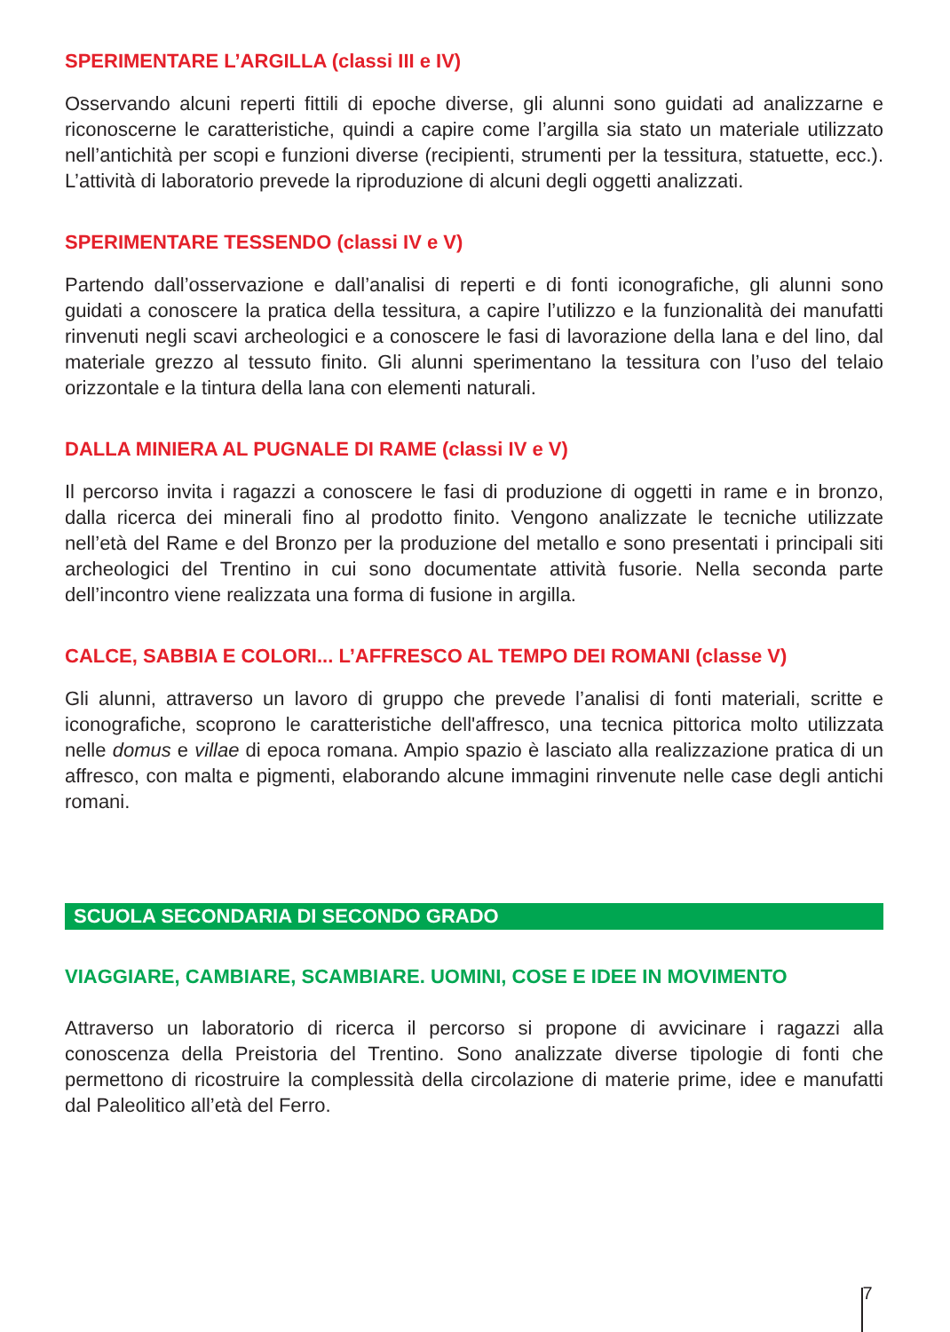SPERIMENTARE L’ARGILLA (classi III e IV)
Osservando alcuni reperti fittili di epoche diverse, gli alunni sono guidati ad analizzarne e riconoscerne le caratteristiche, quindi a capire come l’argilla sia stato un materiale utilizzato nell’antichità per scopi e funzioni diverse (recipienti, strumenti per la tessitura, statuette, ecc.). L’attività di laboratorio prevede la riproduzione di alcuni degli oggetti analizzati.
SPERIMENTARE TESSENDO (classi IV e V)
Partendo dall’osservazione e dall’analisi di reperti e di fonti iconografiche, gli alunni sono guidati a conoscere la pratica della tessitura, a capire l’utilizzo e la funzionalità dei manufatti rinvenuti negli scavi archeologici e a conoscere le fasi di lavorazione della lana e del lino, dal materiale grezzo al tessuto finito. Gli alunni sperimentano la tessitura con l’uso del telaio orizzontale e la tintura della lana con elementi naturali.
DALLA MINIERA AL PUGNALE DI RAME (classi IV e V)
Il percorso invita i ragazzi a conoscere le fasi di produzione di oggetti in rame e in bronzo, dalla ricerca dei minerali fino al prodotto finito. Vengono analizzate le tecniche utilizzate nell’età del Rame e del Bronzo per la produzione del metallo e sono presentati i principali siti archeologici del Trentino in cui sono documentate attività fusorie. Nella seconda parte dell’incontro viene realizzata una forma di fusione in argilla.
CALCE, SABBIA E COLORI... L’AFFRESCO AL TEMPO DEI ROMANI (classe V)
Gli alunni, attraverso un lavoro di gruppo che prevede l’analisi di fonti materiali, scritte e iconografiche, scoprono le caratteristiche dell'affresco, una tecnica pittorica molto utilizzata nelle domus e villae di epoca romana. Ampio spazio è lasciato alla realizzazione pratica di un affresco, con malta e pigmenti, elaborando alcune immagini rinvenute nelle case degli antichi romani.
SCUOLA SECONDARIA DI SECONDO GRADO
VIAGGIARE, CAMBIARE, SCAMBIARE. UOMINI, COSE E IDEE IN MOVIMENTO
Attraverso un laboratorio di ricerca il percorso si propone di avvicinare i ragazzi alla conoscenza della Preistoria del Trentino. Sono analizzate diverse tipologie di fonti che permettono di ricostruire la complessità della circolazione di materie prime, idee e manufatti dal Paleolitico all’età del Ferro.
7